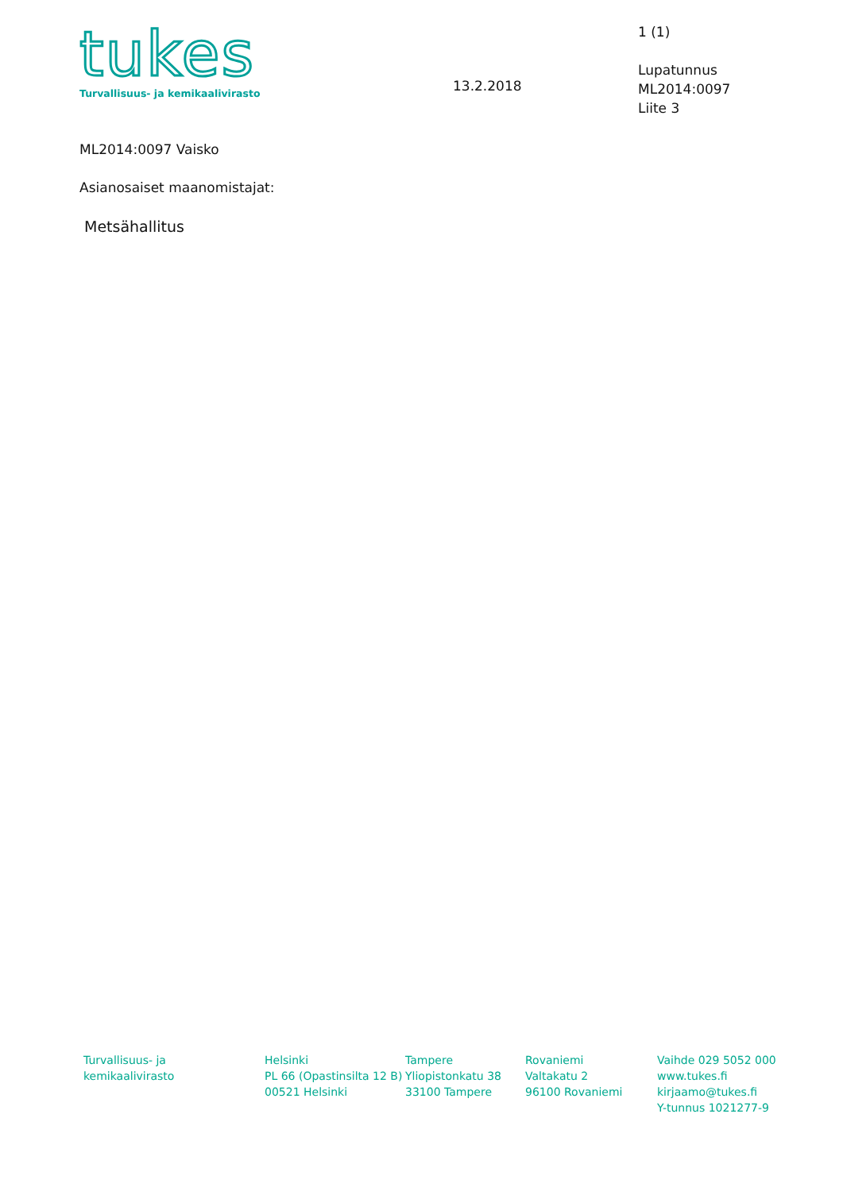tukes
Turvallisuus- ja kemikaalivirasto
13.2.2018
1 (1)
Lupatunnus
ML2014:0097
Liite 3
ML2014:0097 Vaisko
Asianosaiset maanomistajat:
Metsähallitus
Turvallisuus- ja
kemikaalivirasto
Helsinki
PL 66 (Opastinsilta 12 B)
00521 Helsinki
Tampere
Yliopistonkatu 38
33100 Tampere
Rovaniemi
Valtakatu 2
96100 Rovaniemi
Vaihde 029 5052 000
www.tukes.fi
kirjaamo@tukes.fi
Y-tunnus 1021277-9